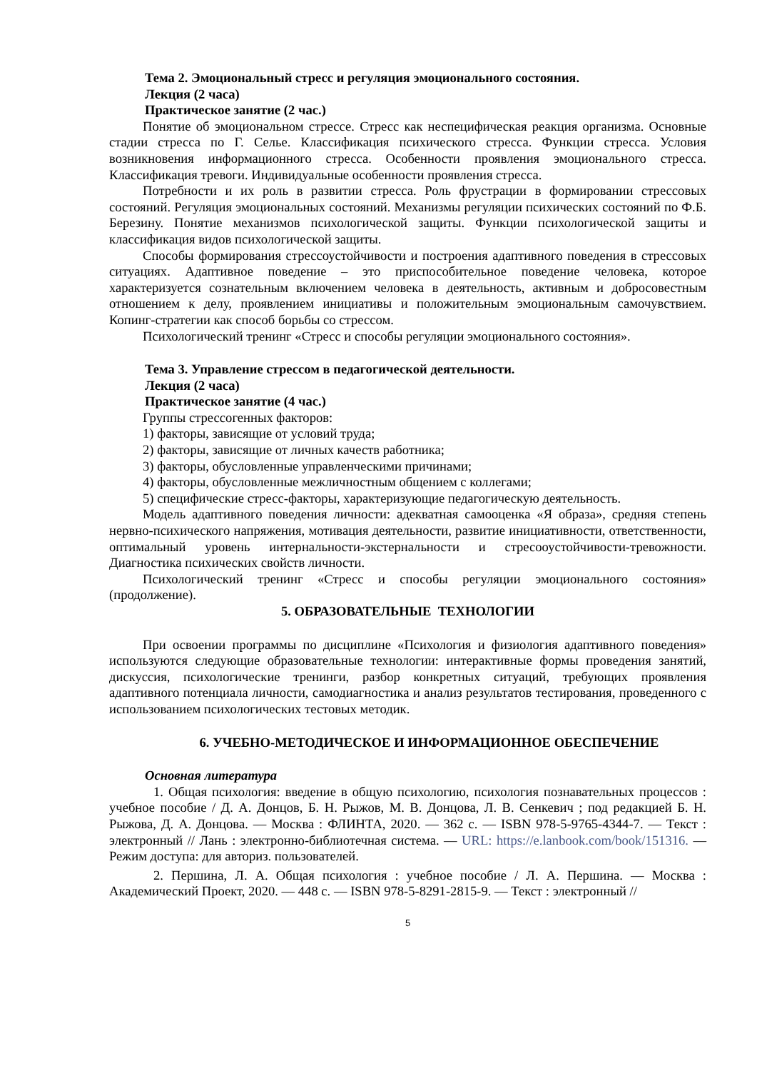Тема 2. Эмоциональный стресс и регуляция эмоционального состояния.
Лекция (2 часа)
Практическое занятие (2 час.)
Понятие об эмоциональном стрессе. Стресс как неспецифическая реакция организма. Основные стадии стресса по Г. Селье. Классификация психического стресса. Функции стресса. Условия возникновения информационного стресса. Особенности проявления эмоционального стресса. Классификация тревоги. Индивидуальные особенности проявления стресса.
Потребности и их роль в развитии стресса. Роль фрустрации в формировании стрессовых состояний. Регуляция эмоциональных состояний. Механизмы регуляции психических состояний по Ф.Б. Березину. Понятие механизмов психологической защиты. Функции психологической защиты и классификация видов психологической защиты.
Способы формирования стрессоустойчивости и построения адаптивного поведения в стрессовых ситуациях. Адаптивное поведение – это приспособительное поведение человека, которое характеризуется сознательным включением человека в деятельность, активным и добросовестным отношением к делу, проявлением инициативы и положительным эмоциональным самочувствием. Копинг-стратегии как способ борьбы со стрессом.
Психологический тренинг «Стресс и способы регуляции эмоционального состояния».
Тема 3. Управление стрессом в педагогической деятельности.
Лекция (2 часа)
Практическое занятие (4 час.)
Группы стрессогенных факторов:
1) факторы, зависящие от условий труда;
2) факторы, зависящие от личных качеств работника;
3) факторы, обусловленные управленческими причинами;
4) факторы, обусловленные межличностным общением с коллегами;
5) специфические стресс-факторы, характеризующие педагогическую деятельность.
Модель адаптивного поведения личности: адекватная самооценка «Я образа», средняя степень нервно-психического напряжения, мотивация деятельности, развитие инициативности, ответственности, оптимальный уровень интернальности-экстернальности и стресооустойчивости-тревожности. Диагностика психических свойств личности.
Психологический тренинг «Стресс и способы регуляции эмоционального состояния» (продолжение).
5. ОБРАЗОВАТЕЛЬНЫЕ ТЕХНОЛОГИИ
При освоении программы по дисциплине «Психология и физиология адаптивного поведения» используются следующие образовательные технологии: интерактивные формы проведения занятий, дискуссия, психологические тренинги, разбор конкретных ситуаций, требующих проявления адаптивного потенциала личности, самодиагностика и анализ результатов тестирования, проведенного с использованием психологических тестовых методик.
6. УЧЕБНО-МЕТОДИЧЕСКОЕ И ИНФОРМАЦИОННОЕ ОБЕСПЕЧЕНИЕ
Основная литература
1. Общая психология: введение в общую психологию, психология познавательных процессов : учебное пособие / Д. А. Донцов, Б. Н. Рыжов, М. В. Донцова, Л. В. Сенкевич ; под редакцией Б. Н. Рыжова, Д. А. Донцова. — Москва : ФЛИНТА, 2020. — 362 с. — ISBN 978-5-9765-4344-7. — Текст : электронный // Лань : электронно-библиотечная система. — URL: https://e.lanbook.com/book/151316. — Режим доступа: для авториз. пользователей.
2. Першина, Л. А. Общая психология : учебное пособие / Л. А. Першина. — Москва : Академический Проект, 2020. — 448 с. — ISBN 978-5-8291-2815-9. — Текст : электронный //
5